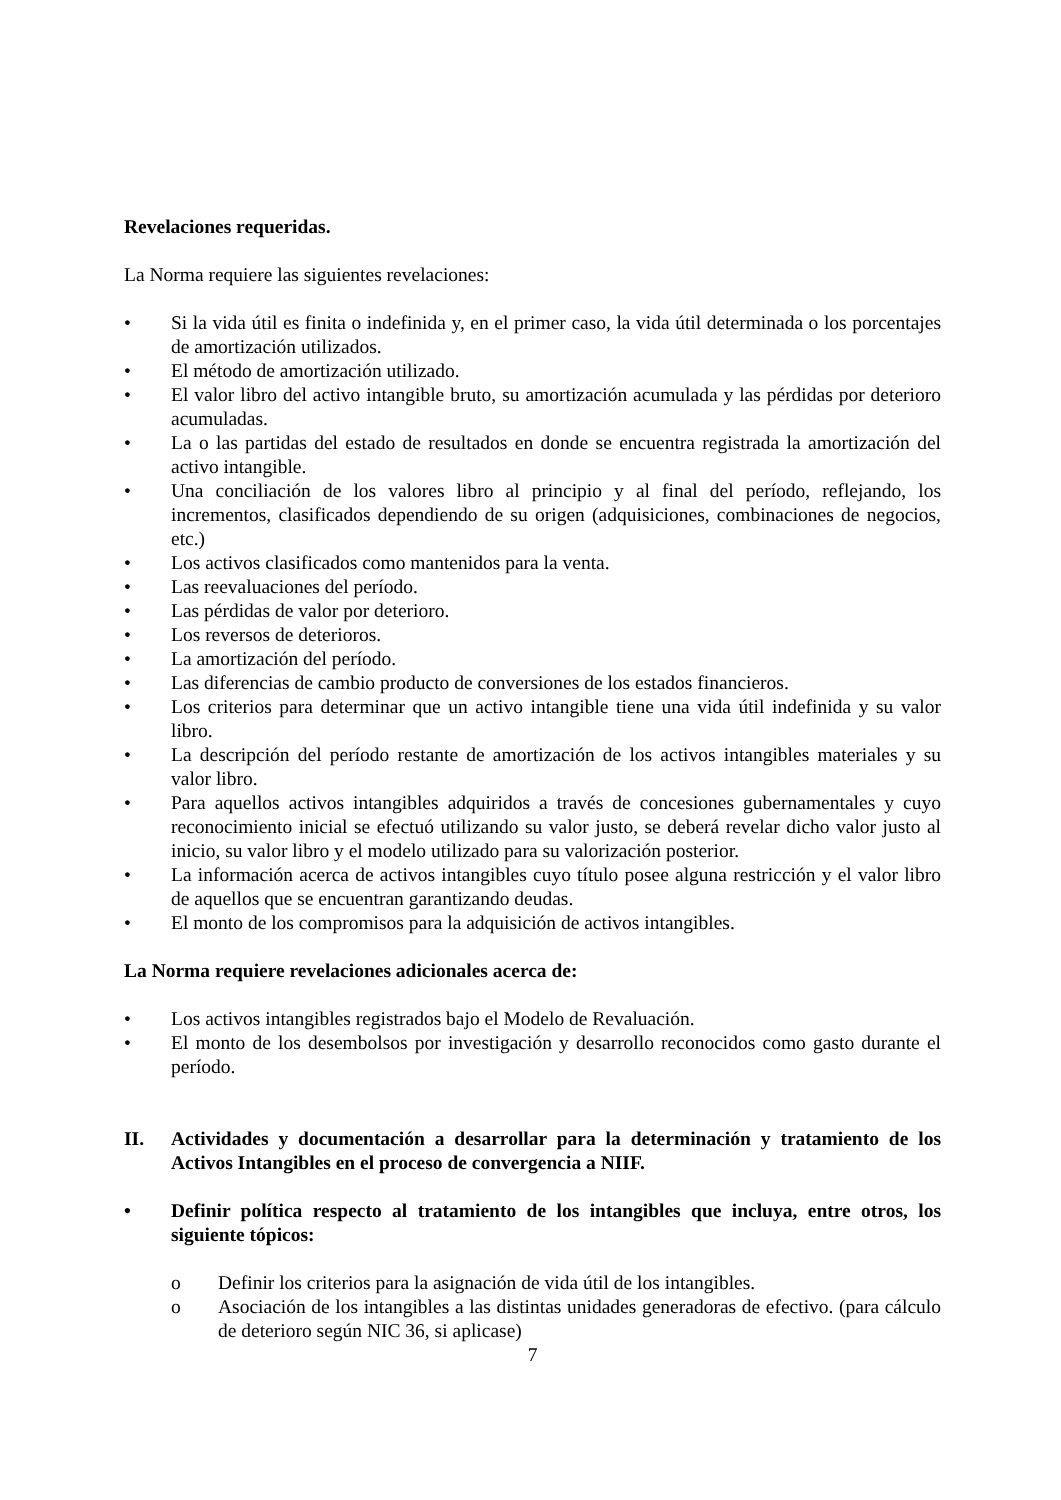Revelaciones requeridas.
La Norma requiere las siguientes revelaciones:
• Si la vida útil es finita o indefinida y, en el primer caso, la vida útil determinada o los porcentajes de amortización utilizados.
• El método de amortización utilizado.
• El valor libro del activo intangible bruto, su amortización acumulada y las pérdidas por deterioro acumuladas.
• La o las partidas del estado de resultados en donde se encuentra registrada la amortización del activo intangible.
• Una conciliación de los valores libro al principio y al final del período, reflejando, los incrementos, clasificados dependiendo de su origen (adquisiciones, combinaciones de negocios, etc.)
• Los activos clasificados como mantenidos para la venta.
• Las reevaluaciones del período.
• Las pérdidas de valor por deterioro.
• Los reversos de deterioros.
• La amortización del período.
• Las diferencias de cambio producto de conversiones de los estados financieros.
• Los criterios para determinar que un activo intangible tiene una vida útil indefinida y su valor libro.
• La descripción del período restante de amortización de los activos intangibles materiales y su valor libro.
• Para aquellos activos intangibles adquiridos a través de concesiones gubernamentales y cuyo reconocimiento inicial se efectuó utilizando su valor justo, se deberá revelar dicho valor justo al inicio, su valor libro y el modelo utilizado para su valorización posterior.
• La información acerca de activos intangibles cuyo título posee alguna restricción y el valor libro de aquellos que se encuentran garantizando deudas.
• El monto de los compromisos para la adquisición de activos intangibles.
La Norma requiere revelaciones adicionales acerca de:
• Los activos intangibles registrados bajo el Modelo de Revaluación.
• El monto de los desembolsos por investigación y desarrollo reconocidos como gasto durante el período.
II. Actividades y documentación a desarrollar para la determinación y tratamiento de los Activos Intangibles en el proceso de convergencia a NIIF.
• Definir política respecto al tratamiento de los intangibles que incluya, entre otros, los siguiente tópicos:
o Definir los criterios para la asignación de vida útil de los intangibles.
o Asociación de los intangibles a las distintas unidades generadoras de efectivo. (para cálculo de deterioro según NIC 36, si aplicase)
7